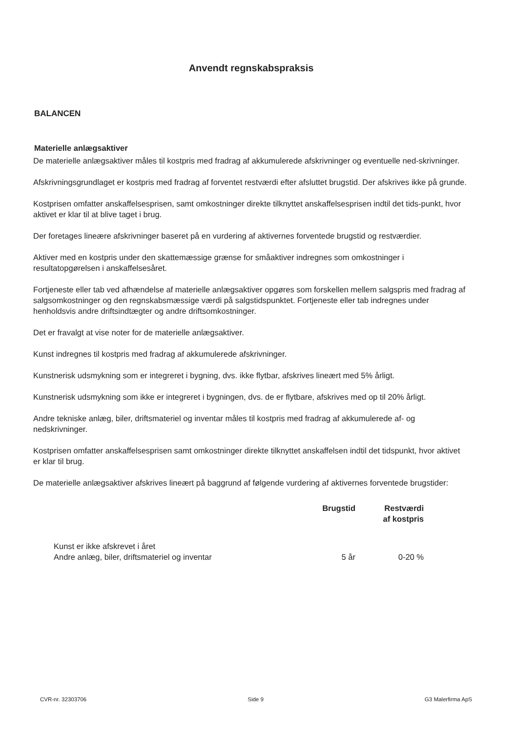Anvendt regnskabspraksis
BALANCEN
Materielle anlægsaktiver
De materielle anlægsaktiver måles til kostpris med fradrag af akkumulerede afskrivninger og eventuelle ned-skrivninger.
Afskrivningsgrundlaget er kostpris med fradrag af forventet restværdi efter afsluttet brugstid. Der afskrives ikke på grunde.
Kostprisen omfatter anskaffelsesprisen, samt omkostninger direkte tilknyttet anskaffelsesprisen indtil det tids-punkt, hvor aktivet er klar til at blive taget i brug.
Der foretages lineære afskrivninger baseret på en vurdering af aktivernes forventede brugstid og restværdier.
Aktiver med en kostpris under den skattemæssige grænse for småaktiver indregnes som omkostninger i resultatopgørelsen i anskaffelsesåret.
Fortjeneste eller tab ved afhændelse af materielle anlægsaktiver opgøres som forskellen mellem salgspris med fradrag af salgsomkostninger og den regnskabsmæssige værdi på salgstidspunktet. Fortjeneste eller tab indregnes under henholdsvis andre driftsindtægter og andre driftsomkostninger.
Det er fravalgt at vise noter for de materielle anlægsaktiver.
Kunst indregnes til kostpris med fradrag af akkumulerede afskrivninger.
Kunstnerisk udsmykning som er integreret i bygning, dvs. ikke flytbar, afskrives lineært med 5% årligt.
Kunstnerisk udsmykning som ikke er integreret i bygningen, dvs. de er flytbare, afskrives med op til 20% årligt.
Andre tekniske anlæg, biler, driftsmateriel og inventar måles til kostpris med fradrag af akkumulerede af- og nedskrivninger.
Kostprisen omfatter anskaffelsesprisen samt omkostninger direkte tilknyttet anskaffelsen indtil det tidspunkt, hvor aktivet er klar til brug.
De materielle anlægsaktiver afskrives lineært på baggrund af følgende vurdering af aktivernes forventede brugstider:
| | Brugstid | Restværdi af kostpris |
| --- | --- | --- |
| Kunst er ikke afskrevet i året | | |
| Andre anlæg, biler, driftsmateriel og inventar | 5 år | 0-20 % |
CVR-nr. 32303706 Side 9 G3 Malerfirma ApS